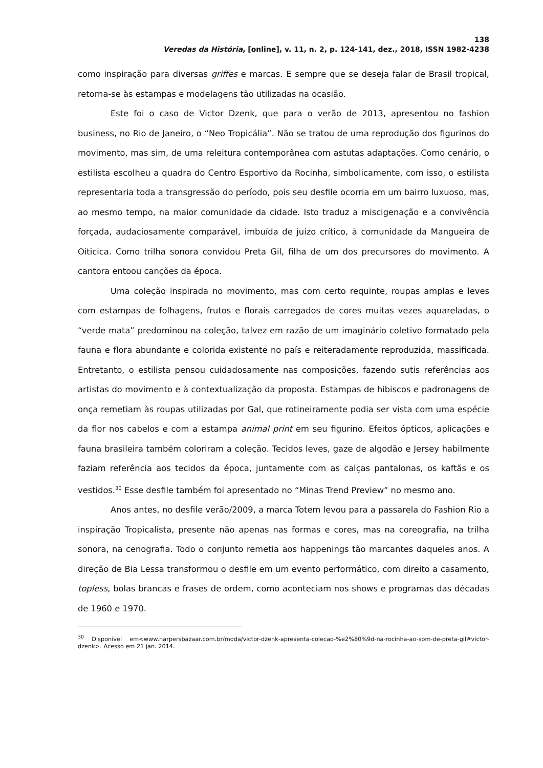138
Veredas da História, [online], v. 11, n. 2, p. 124-141, dez., 2018, ISSN 1982-4238
como inspiração para diversas griffes e marcas. E sempre que se deseja falar de Brasil tropical, retorna-se às estampas e modelagens tão utilizadas na ocasião.
Este foi o caso de Victor Dzenk, que para o verão de 2013, apresentou no fashion business, no Rio de Janeiro, o “Neo Tropicália”. Não se tratou de uma reprodução dos figurinos do movimento, mas sim, de uma releitura contemporânea com astutas adaptações. Como cenário, o estilista escolheu a quadra do Centro Esportivo da Rocinha, simbolicamente, com isso, o estilista representaria toda a transgressão do período, pois seu desfile ocorria em um bairro luxuoso, mas, ao mesmo tempo, na maior comunidade da cidade. Isto traduz a miscigenação e a convivência forçada, audaciosamente comparável, imbuída de juízo crítico, à comunidade da Mangueira de Oiticica. Como trilha sonora convidou Preta Gil, filha de um dos precursores do movimento. A cantora entoou canções da época.
Uma coleção inspirada no movimento, mas com certo requinte, roupas amplas e leves com estampas de folhagens, frutos e florais carregados de cores muitas vezes aquareladas, o “verde mata” predominou na coleção, talvez em razão de um imaginário coletivo formatado pela fauna e flora abundante e colorida existente no país e reiteradamente reproduzida, massificada. Entretanto, o estilista pensou cuidadosamente nas composições, fazendo sutis referências aos artistas do movimento e à contextualização da proposta. Estampas de hibiscos e padronagens de onça remetiam às roupas utilizadas por Gal, que rotineiramente podia ser vista com uma espécie da flor nos cabelos e com a estampa animal print em seu figurino. Efeitos ópticos, aplicações e fauna brasileira também coloriram a coleção. Tecidos leves, gaze de algodão e Jersey habilmente faziam referência aos tecidos da época, juntamente com as calças pantalonas, os kaftãs e os vestidos.<sup>30</sup> Esse desfile também foi apresentado no “Minas Trend Preview” no mesmo ano.
Anos antes, no desfile verão/2009, a marca Totem levou para a passarela do Fashion Rio a inspiração Tropicalista, presente não apenas nas formas e cores, mas na coreografia, na trilha sonora, na cenografia. Todo o conjunto remetia aos happenings tão marcantes daqueles anos. A direção de Bia Lessa transformou o desfile em um evento performático, com direito a casamento, topless, bolas brancas e frases de ordem, como aconteciam nos shows e programas das décadas de 1960 e 1970.
<sup>30</sup> Disponível em<www.harpersbazaar.com.br/moda/victor-dzenk-apresenta-colecao-%e2%80%9d-na-rocinha-ao-som-de-preta-gil#victor-dzenk>. Acesso em 21 jan. 2014.